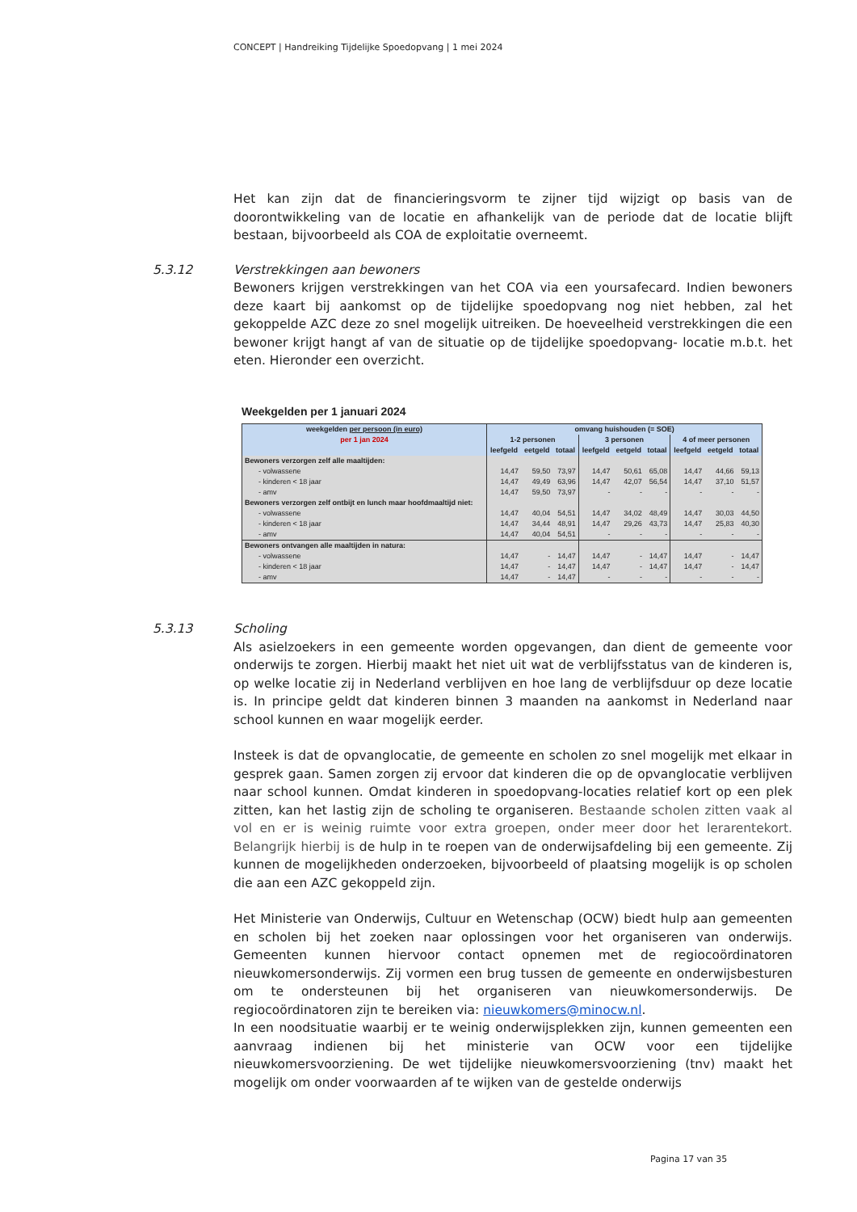CONCEPT | Handreiking Tijdelijke Spoedopvang | 1 mei 2024
Het kan zijn dat de financieringsvorm te zijner tijd wijzigt op basis van de doorontwikkeling van de locatie en afhankelijk van de periode dat de locatie blijft bestaan, bijvoorbeeld als COA de exploitatie overneemt.
5.3.12
Verstrekkingen aan bewoners
Bewoners krijgen verstrekkingen van het COA via een yoursafecard. Indien bewoners deze kaart bij aankomst op de tijdelijke spoedopvang nog niet hebben, zal het gekoppelde AZC deze zo snel mogelijk uitreiken. De hoeveelheid verstrekkingen die een bewoner krijgt hangt af van de situatie op de tijdelijke spoedopvang- locatie m.b.t. het eten. Hieronder een overzicht.
Weekgelden per 1 januari 2024
| weekgelden per persoon (in euro) per 1 jan 2024 | omvang huishouden (= SOE) | | | | | | | | |
| --- | --- | --- | --- | --- | --- | --- | --- | --- | --- |
| | 1-2 personen | | | 3 personen | | | 4 of meer personen | | |
| | leefgeld | eetgeld | totaal | leefgeld | eetgeld | totaal | leefgeld | eetgeld | totaal |
| Bewoners verzorgen zelf alle maaltijden: | | | | | | | | | |
| - volwassene | 14,47 | 59,50 | 73,97 | 14,47 | 50,61 | 65,08 | 14,47 | 44,66 | 59,13 |
| - kinderen < 18 jaar | 14,47 | 49,49 | 63,96 | 14,47 | 42,07 | 56,54 | 14,47 | 37,10 | 51,57 |
| - amv | 14,47 | 59,50 | 73,97 | - | - | - | - | - | - |
| Bewoners verzorgen zelf ontbijt en lunch maar hoofdmaaltijd niet: | | | | | | | | | |
| - volwassene | 14,47 | 40,04 | 54,51 | 14,47 | 34,02 | 48,49 | 14,47 | 30,03 | 44,50 |
| - kinderen < 18 jaar | 14,47 | 34,44 | 48,91 | 14,47 | 29,26 | 43,73 | 14,47 | 25,83 | 40,30 |
| - amv | 14,47 | 40,04 | 54,51 | - | - | - | - | - | - |
| Bewoners ontvangen alle maaltijden in natura: | | | | | | | | | |
| - volwassene | 14,47 | - | 14,47 | 14,47 | - | 14,47 | 14,47 | - | 14,47 |
| - kinderen < 18 jaar | 14,47 | - | 14,47 | 14,47 | - | 14,47 | 14,47 | - | 14,47 |
| - amv | 14,47 | - | 14,47 | - | - | - | - | - | - |
5.3.13
Scholing
Als asielzoekers in een gemeente worden opgevangen, dan dient de gemeente voor onderwijs te zorgen. Hierbij maakt het niet uit wat de verblijfsstatus van de kinderen is, op welke locatie zij in Nederland verblijven en hoe lang de verblijfsduur op deze locatie is. In principe geldt dat kinderen binnen 3 maanden na aankomst in Nederland naar school kunnen en waar mogelijk eerder.
Insteek is dat de opvanglocatie, de gemeente en scholen zo snel mogelijk met elkaar in gesprek gaan. Samen zorgen zij ervoor dat kinderen die op de opvanglocatie verblijven naar school kunnen. Omdat kinderen in spoedopvang-locaties relatief kort op een plek zitten, kan het lastig zijn de scholing te organiseren. Bestaande scholen zitten vaak al vol en er is weinig ruimte voor extra groepen, onder meer door het lerarentekort. Belangrijk hierbij is de hulp in te roepen van de onderwijsafdeling bij een gemeente. Zij kunnen de mogelijkheden onderzoeken, bijvoorbeeld of plaatsing mogelijk is op scholen die aan een AZC gekoppeld zijn.
Het Ministerie van Onderwijs, Cultuur en Wetenschap (OCW) biedt hulp aan gemeenten en scholen bij het zoeken naar oplossingen voor het organiseren van onderwijs. Gemeenten kunnen hiervoor contact opnemen met de regiocoördinatoren nieuwkomersonderwijs. Zij vormen een brug tussen de gemeente en onderwijsbesturen om te ondersteunen bij het organiseren van nieuwkomersonderwijs. De regiocoördinatoren zijn te bereiken via: nieuwkomers@minocw.nl.
In een noodsituatie waarbij er te weinig onderwijsplekken zijn, kunnen gemeenten een aanvraag indienen bij het ministerie van OCW voor een tijdelijke nieuwkomersvoorziening. De wet tijdelijke nieuwkomersvoorziening (tnv) maakt het mogelijk om onder voorwaarden af te wijken van de gestelde onderwijs
Pagina 17 van 35